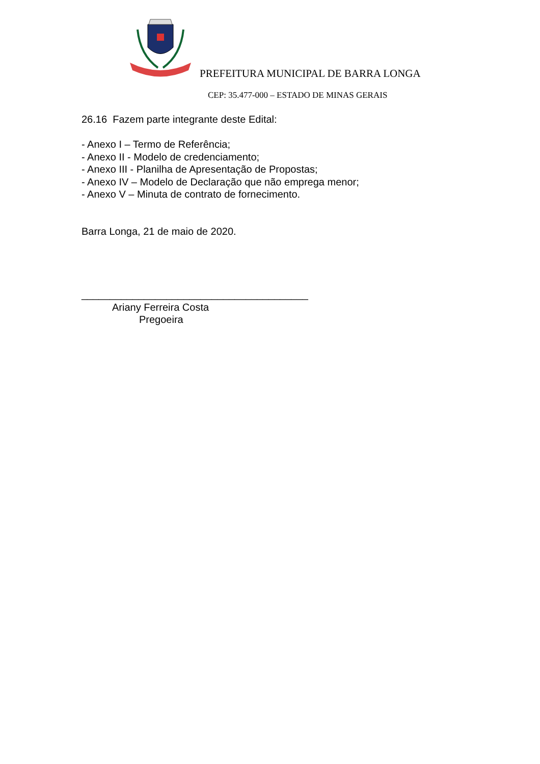PREFEITURA MUNICIPAL DE BARRA LONGA
CEP: 35.477-000 – ESTADO DE MINAS GERAIS
26.16 Fazem parte integrante deste Edital:
- Anexo I – Termo de Referência;
- Anexo II - Modelo de credenciamento;
- Anexo III - Planilha de Apresentação de Propostas;
- Anexo IV – Modelo de Declaração que não emprega menor;
- Anexo V – Minuta de contrato de fornecimento.
Barra Longa, 21 de maio de 2020.
________________________________________
Ariany Ferreira Costa
Pregoeira